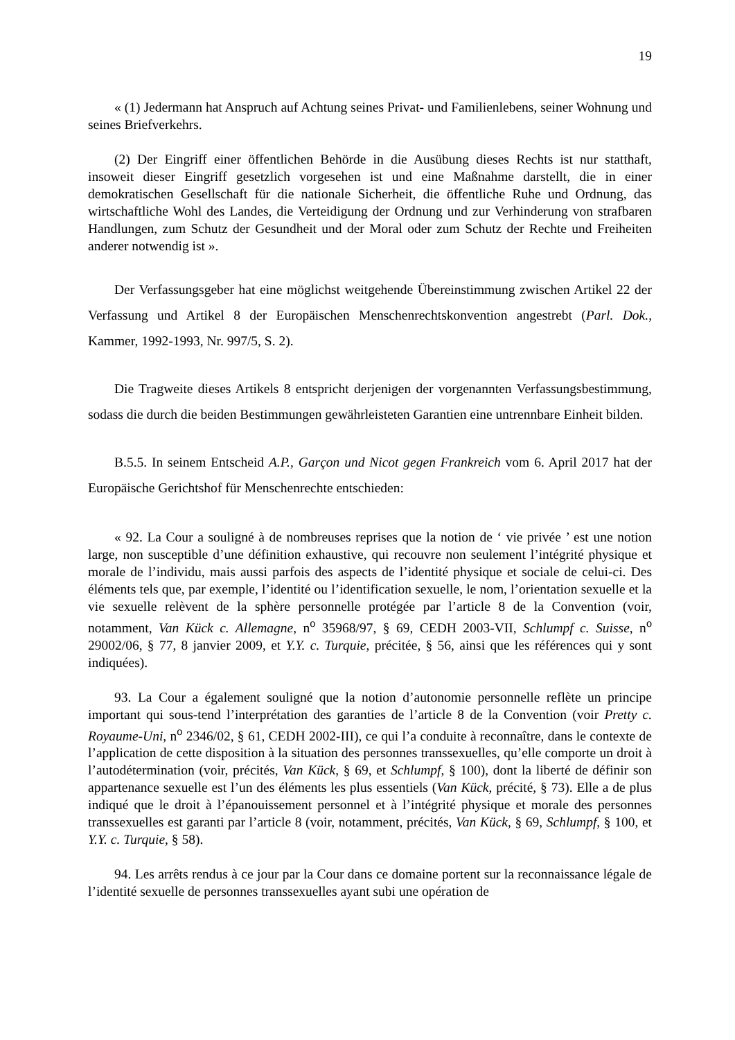19
« (1) Jedermann hat Anspruch auf Achtung seines Privat- und Familienlebens, seiner Wohnung und seines Briefverkehrs.
(2) Der Eingriff einer öffentlichen Behörde in die Ausübung dieses Rechts ist nur statthaft, insoweit dieser Eingriff gesetzlich vorgesehen ist und eine Maßnahme darstellt, die in einer demokratischen Gesellschaft für die nationale Sicherheit, die öffentliche Ruhe und Ordnung, das wirtschaftliche Wohl des Landes, die Verteidigung der Ordnung und zur Verhinderung von strafbaren Handlungen, zum Schutz der Gesundheit und der Moral oder zum Schutz der Rechte und Freiheiten anderer notwendig ist ».
Der Verfassungsgeber hat eine möglichst weitgehende Übereinstimmung zwischen Artikel 22 der Verfassung und Artikel 8 der Europäischen Menschenrechtskonvention angestrebt (Parl. Dok., Kammer, 1992-1993, Nr. 997/5, S. 2).
Die Tragweite dieses Artikels 8 entspricht derjenigen der vorgenannten Verfassungsbestimmung, sodass die durch die beiden Bestimmungen gewährleisteten Garantien eine untrennbare Einheit bilden.
B.5.5. In seinem Entscheid A.P., Garçon und Nicot gegen Frankreich vom 6. April 2017 hat der Europäische Gerichtshof für Menschenrechte entschieden:
« 92. La Cour a souligné à de nombreuses reprises que la notion de ‘ vie privée ’ est une notion large, non susceptible d’une définition exhaustive, qui recouvre non seulement l’intégrité physique et morale de l’individu, mais aussi parfois des aspects de l’identité physique et sociale de celui-ci. Des éléments tels que, par exemple, l’identité ou l’identification sexuelle, le nom, l’orientation sexuelle et la vie sexuelle relèvent de la sphère personnelle protégée par l’article 8 de la Convention (voir, notamment, Van Kück c. Allemagne, n<sup>o</sup> 35968/97, § 69, CEDH 2003-VII, Schlumpf c. Suisse, n<sup>o</sup> 29002/06, § 77, 8 janvier 2009, et Y.Y. c. Turquie, précitée, § 56, ainsi que les références qui y sont indiquées).
93. La Cour a également souligné que la notion d’autonomie personnelle reflète un principe important qui sous-tend l’interprétation des garanties de l’article 8 de la Convention (voir Pretty c. Royaume-Uni, n<sup>o</sup> 2346/02, § 61, CEDH 2002-III), ce qui l’a conduite à reconnaître, dans le contexte de l’application de cette disposition à la situation des personnes transsexuelles, qu’elle comporte un droit à l’autodétermination (voir, précités, Van Kück, § 69, et Schlumpf, § 100), dont la liberté de définir son appartenance sexuelle est l’un des éléments les plus essentiels (Van Kück, précité, § 73). Elle a de plus indiqué que le droit à l’épanouissement personnel et à l’intégrité physique et morale des personnes transsexuelles est garanti par l’article 8 (voir, notamment, précités, Van Kück, § 69, Schlumpf, § 100, et Y.Y. c. Turquie, § 58).
94. Les arrêts rendus à ce jour par la Cour dans ce domaine portent sur la reconnaissance légale de l’identité sexuelle de personnes transsexuelles ayant subi une opération de